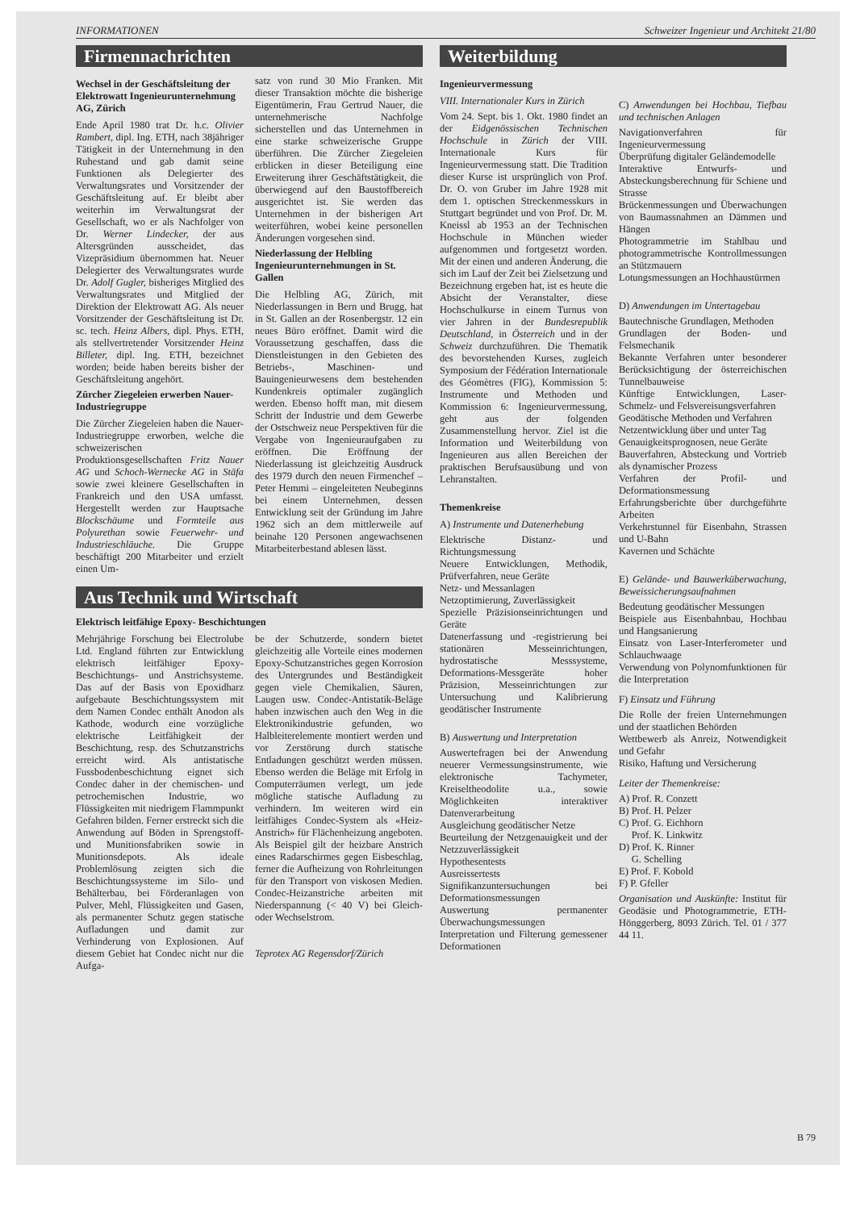INFORMATIONEN Schweizer Ingenieur und Architekt 21/80
Firmennachrichten
Wechsel in der Geschäftsleitung der Elektrowatt Ingenieurunternehmung AG, Zürich
Ende April 1980 trat Dr. h.c. Olivier Rambert, dipl. Ing. ETH, nach 38jähriger Tätigkeit in der Unternehmung in den Ruhestand und gab damit seine Funktionen als Delegierter des Verwaltungsrates und Vorsitzender der Geschäftsleitung auf. Er bleibt aber weiterhin im Verwaltungsrat der Gesellschaft, wo er als Nachfolger von Dr. Werner Lindecker, der aus Altersgründen ausscheidet, das Vizepräsidium übernommen hat. Neuer Delegierter des Verwaltungsrates wurde Dr. Adolf Gugler, bisheriges Mitglied des Verwaltungsrates und Mitglied der Direktion der Elektrowatt AG. Als neuer Vorsitzender der Geschäftsleitung ist Dr. sc. tech. Heinz Albers, dipl. Phys. ETH, als stellvertretender Vorsitzender Heinz Billeter, dipl. Ing. ETH, bezeichnet worden; beide haben bereits bisher der Geschäftsleitung angehört.
Zürcher Ziegeleien erwerben Nauer-Industriegruppe
Die Zürcher Ziegeleien haben die Nauer-Industriegruppe erworben, welche die schweizerischen Produktionsgesellschaften Fritz Nauer AG und Schoch-Wernecke AG in Stäfa sowie zwei kleinere Gesellschaften in Frankreich und den USA umfasst. Hergestellt werden zur Hauptsache Blockschäume und Formteile aus Polyurethan sowie Feuerwehr- und Industrieschläuche. Die Gruppe beschäftigt 200 Mitarbeiter und erzielt einen Um-
satz von rund 30 Mio Franken. Mit dieser Transaktion möchte die bisherige Eigentümerin, Frau Gertrud Nauer, die unternehmerische Nachfolge sicherstellen und das Unternehmen in eine starke schweizerische Gruppe überführen. Die Zürcher Ziegeleien erblicken in dieser Beteiligung eine Erweiterung ihrer Geschäftstätigkeit, die überwiegend auf den Baustoffbereich ausgerichtet ist. Sie werden das Unternehmen in der bisherigen Art weiterführen, wobei keine personellen Änderungen vorgesehen sind.
Niederlassung der Helbling Ingenieurunternehmungen in St. Gallen
Die Helbling AG, Zürich, mit Niederlassungen in Bern und Brugg, hat in St. Gallen an der Rosenbergstr. 12 ein neues Büro eröffnet. Damit wird die Voraussetzung geschaffen, dass die Dienstleistungen in den Gebieten des Betriebs-, Maschinen- und Bauingenieurwesens dem bestehenden Kundenkreis optimaler zugänglich werden. Ebenso hofft man, mit diesem Schritt der Industrie und dem Gewerbe der Ostschweiz neue Perspektiven für die Vergabe von Ingenieuraufgaben zu eröffnen. Die Eröffnung der Niederlassung ist gleichzeitig Ausdruck des 1979 durch den neuen Firmenchef – Peter Hemmi – eingeleiteten Neubeginns bei einem Unternehmen, dessen Entwicklung seit der Gründung im Jahre 1962 sich an dem mittlerweile auf beinahe 120 Personen angewachsenen Mitarbeiterbestand ablesen lässt.
Aus Technik und Wirtschaft
Elektrisch leitfähige Epoxy- Beschichtungen
Mehrjährige Forschung bei Electrolube Ltd. England führten zur Entwicklung elektrisch leitfähiger Epoxy-Beschichtungs- und Anstrichsysteme. Das auf der Basis von Epoxidharz aufgebaute Beschichtungssystem mit dem Namen Condec enthält Anodon als Kathode, wodurch eine vorzügliche elektrische Leitfähigkeit der Beschichtung, resp. des Schutzanstrichs erreicht wird. Als antistatische Fussbodenbeschichtung eignet sich Condec daher in der chemischen- und petrochemischen Industrie, wo Flüssigkeiten mit niedrigem Flammpunkt Gefahren bilden. Ferner erstreckt sich die Anwendung auf Böden in Sprengstoff- und Munitionsfabriken sowie in Munitionsdepots. Als ideale Problemlösung zeigten sich die Beschichtungssysteme im Silo- und Behälterbau, bei Förderanlagen von Pulver, Mehl, Flüssigkeiten und Gasen, als permanenter Schutz gegen statische Aufladungen und damit zur Verhinderung von Explosionen. Auf diesem Gebiet hat Condec nicht nur die Aufga-
be der Schutzerde, sondern bietet gleichzeitig alle Vorteile eines modernen Epoxy-Schutzanstriches gegen Korrosion des Untergrundes und Beständigkeit gegen viele Chemikalien, Säuren, Laugen usw. Condec-Antistatik-Beläge haben inzwischen auch den Weg in die Elektronikindustrie gefunden, wo Halbleiterelemente montiert werden und vor Zerstörung durch statische Entladungen geschützt werden müssen. Ebenso werden die Beläge mit Erfolg in Computerräumen verlegt, um jede mögliche statische Aufladung zu verhindern. Im weiteren wird ein leitfähiges Condec-System als «Heiz-Anstrich» für Flächenheizung angeboten. Als Beispiel gilt der heizbare Anstrich eines Radarschirmes gegen Eisbeschlag, ferner die Aufheizung von Rohrleitungen für den Transport von viskosen Medien. Condec-Heizanstriche arbeiten mit Niederspannung (< 40 V) bei Gleich- oder Wechselstrom.
Teprotex AG Regensdorf/Zürich
Weiterbildung
Ingenieurvermessung
VIII. Internationaler Kurs in Zürich
Vom 24. Sept. bis 1. Okt. 1980 findet an der Eidgenössischen Technischen Hochschule in Zürich der VIII. Internationale Kurs für Ingenieurvermessung statt. Die Tradition dieser Kurse ist ursprünglich von Prof. Dr. O. von Gruber im Jahre 1928 mit dem 1. optischen Streckenmesskurs in Stuttgart begründet und von Prof. Dr. M. Kneissl ab 1953 an der Technischen Hochschule in München wieder aufgenommen und fortgesetzt worden. Mit der einen und anderen Änderung, die sich im Lauf der Zeit bei Zielsetzung und Bezeichnung ergeben hat, ist es heute die Absicht der Veranstalter, diese Hochschulkurse in einem Turnus von vier Jahren in der Bundesrepublik Deutschland, in Österreich und in der Schweiz durchzuführen. Die Thematik des bevorstehenden Kurses, zugleich Symposium der Fédération Internationale des Géomètres (FIG), Kommission 5: Instrumente und Methoden und Kommission 6: Ingenieurvermessung, geht aus der folgenden Zusammenstellung hervor. Ziel ist die Information und Weiterbildung von Ingenieuren aus allen Bereichen der praktischen Berufsausübung und von Lehranstalten.
Themenkreise
A) Instrumente und Datenerhebung
Elektrische Distanz- und Richtungsmessung
Neuere Entwicklungen, Methodik, Prüfverfahren, neue Geräte
Netz- und Messanlagen
Netzoptimierung, Zuverlässigkeit
Spezielle Präzisionseinrichtungen und Geräte
Datenerfassung und -registrierung bei stationären Messeinrichtungen, hydrostatische Messsysteme, Deformations-Messgeräte hoher Präzision, Messeinrichtungen zur Untersuchung und Kalibrierung geodätischer Instrumente
B) Auswertung und Interpretation
Auswertefragen bei der Anwendung neuerer Vermessungsinstrumente, wie elektronische Tachymeter, Kreiseltheodolite u.a., sowie Möglichkeiten interaktiver Datenverarbeitung
Ausgleichung geodätischer Netze
Beurteilung der Netzgenauigkeit und der Netzzuverlässigkeit
Hypothesentests
Ausreissertests
Signifikanzuntersuchungen bei Deformationsmessungen
Auswertung permanenter Überwachungsmessungen
Interpretation und Filterung gemessener Deformationen
C) Anwendungen bei Hochbau, Tiefbau und technischen Anlagen
Navigationverfahren für Ingenieurvermessung
Überprüfung digitaler Geländemodelle
Interaktive Entwurfs- und Absteckungsberechnung für Schiene und Strasse
Brückenmessungen und Überwachungen von Baumassnahmen an Dämmen und Hängen
Photogrammetrie im Stahlbau und photogrammetrische Kontrollmessungen an Stützmauern
Lotungsmessungen an Hochhaustürmen
D) Anwendungen im Untertagebau
Bautechnische Grundlagen, Methoden
Grundlagen der Boden- und Felsmechanik
Bekannte Verfahren unter besonderer Berücksichtigung der österreichischen Tunnelbauweise
Künftige Entwicklungen, Laser-Schmelz- und Felsvereisungsverfahren
Geodätische Methoden und Verfahren
Netzentwicklung über und unter Tag
Genauigkeitsprognosen, neue Geräte
Bauverfahren, Absteckung und Vortrieb als dynamischer Prozess
Verfahren der Profil- und Deformationsmessung
Erfahrungsberichte über durchgeführte Arbeiten
Verkehrstunnel für Eisenbahn, Strassen und U-Bahn
Kavernen und Schächte
E) Gelände- und Bauwerküberwachung, Beweissicherungsaufnahmen
Bedeutung geodätischer Messungen
Beispiele aus Eisenbahnbau, Hochbau und Hangsanierung
Einsatz von Laser-Interferometer und Schlauchwaage
Verwendung von Polynomfunktionen für die Interpretation
F) Einsatz und Führung
Die Rolle der freien Unternehmungen und der staatlichen Behörden
Wettbewerb als Anreiz, Notwendigkeit und Gefahr
Risiko, Haftung und Versicherung
Leiter der Themenkreise:
A) Prof. R. Conzett
B) Prof. H. Pelzer
C) Prof. G. Eichhorn
Prof. K. Linkwitz
D) Prof. K. Rinner
G. Schelling
E) Prof. F. Kobold
F) P. Gfeller
Organisation und Auskünfte: Institut für Geodäsie und Photogrammetrie, ETH-Hönggerberg, 8093 Zürich. Tel. 01 / 377 44 11.
B 79